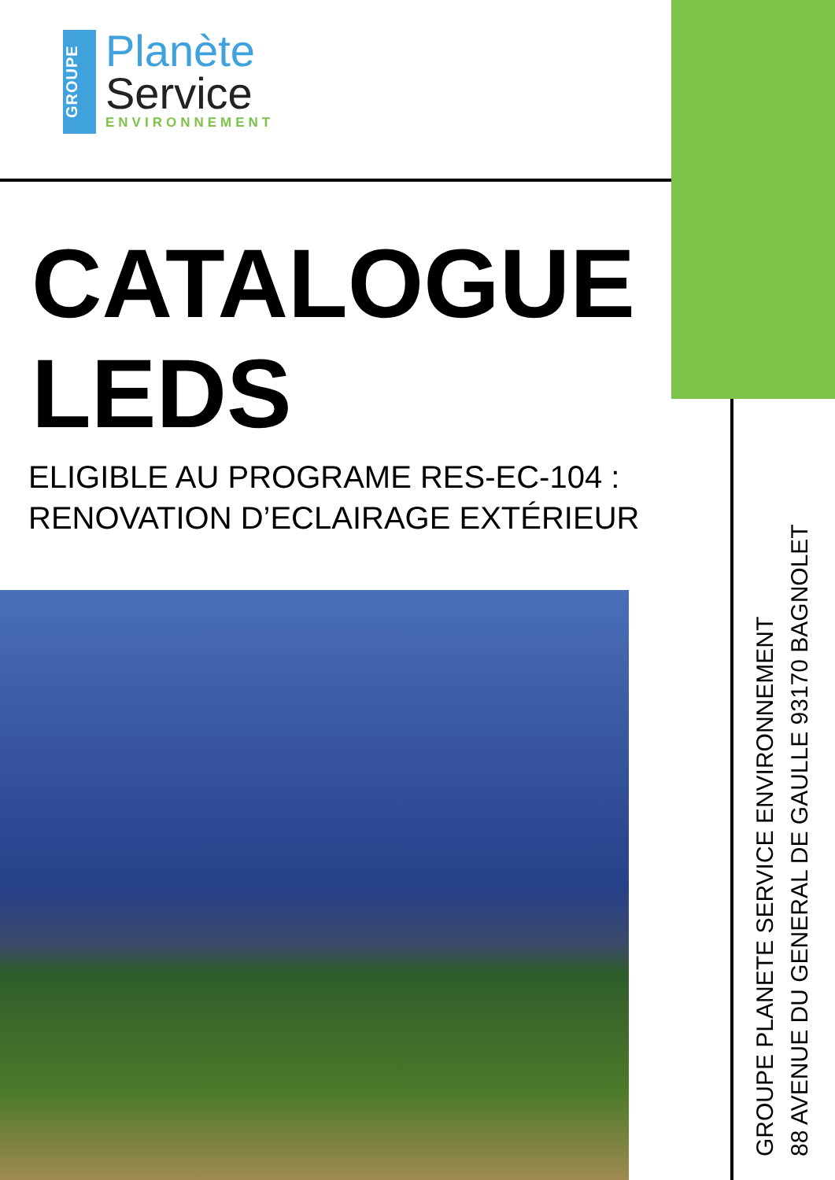GROUPE
Planète
Service
ENVIRONNEMENT
CATALOGUE
LEDS
ELIGIBLE AU PROGRAME RES-EC-104 :
RENOVATION D’ECLAIRAGE EXTÉRIEUR
GROUPE PLANETE SERVICE ENVIRONNEMENT
88 AVENUE DU GENERAL DE GAULLE 93170 BAGNOLET